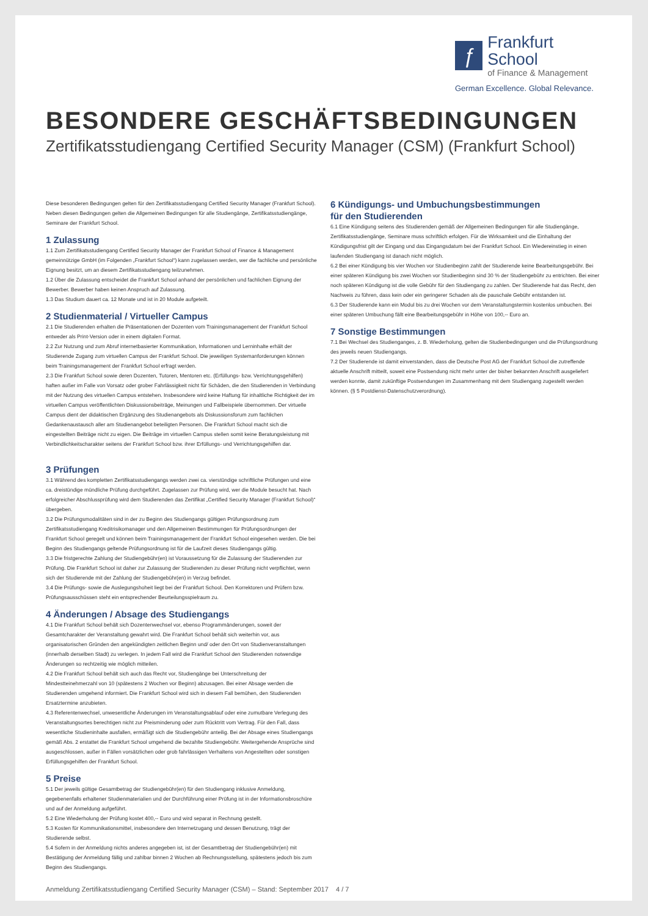ƒ
Frankfurt School
of Finance & Management
German Excellence. Global Relevance.
BESONDERE GESCHÄFTSBEDINGUNGEN
Zertifikatsstudiengang Certified Security Manager (CSM) (Frankfurt School)
Diese besonderen Bedingungen gelten für den Zertifikatsstudiengang Certified Security Manager (Frankfurt School). Neben diesen Bedingungen gelten die Allgemeinen Bedingungen für alle Studiengänge, Zertifikatsstudiengänge, Seminare der Frankfurt School.
1 Zulassung
1.1 Zum Zertifikatsstudiengang Certified Security Manager der Frankfurt School of Finance & Management gemeinnützige GmbH (im Folgenden „Frankfurt School“) kann zugelassen werden, wer die fachliche und persönliche Eignung besitzt, um an diesem Zertifikatsstudiengang teilzunehmen.
1.2 Über die Zulassung entscheidet die Frankfurt School anhand der persönlichen und fachlichen Eignung der Bewerber. Bewerber haben keinen Anspruch auf Zulassung.
1.3 Das Studium dauert ca. 12 Monate und ist in 20 Module aufgeteilt.
2 Studienmaterial / Virtueller Campus
2.1 Die Studierenden erhalten die Präsentationen der Dozenten vom Trainingsmanagement der Frankfurt School entweder als Print-Version oder in einem digitalen Format.
2.2 Zur Nutzung und zum Abruf internetbasierter Kommunikation, Informationen und Lerninhalte erhält der Studierende Zugang zum virtuellen Campus der Frankfurt School. Die jeweiligen Systemanforderungen können beim Trainingsmanagement der Frankfurt School erfragt werden.
2.3 Die Frankfurt School sowie deren Dozenten, Tutoren, Mentoren etc. (Erfüllungs- bzw. Verrichtungsgehilfen) haften außer im Falle von Vorsatz oder grober Fahrlässigkeit nicht für Schäden, die den Studierenden in Verbindung mit der Nutzung des virtuellen Campus entstehen. Insbesondere wird keine Haftung für inhaltliche Richtigkeit der im virtuellen Campus veröffentlichten Diskussionsbeiträge, Meinungen und Fallbeispiele übernommen. Der virtuelle Campus dient der didaktischen Ergänzung des Studienangebots als Diskussionsforum zum fachlichen Gedankenaustausch aller am Studienangebot beteiligten Personen. Die Frankfurt School macht sich die eingestellten Beiträge nicht zu eigen. Die Beiträge im virtuellen Campus stellen somit keine Beratungsleistung mit Verbindlichkeitscharakter seitens der Frankfurt School bzw. ihrer Erfüllungs- und Verrichtungsgehilfen dar.
3 Prüfungen
3.1 Während des kompletten Zertifikatsstudiengangs werden zwei ca. vierstündige schriftliche Prüfungen und eine ca. dreistündige mündliche Prüfung durchgeführt. Zugelassen zur Prüfung wird, wer die Module besucht hat. Nach erfolgreicher Abschlussprüfung wird dem Studierenden das Zertifikat „Certified Security Manager (Frankfurt School)“ übergeben.
3.2 Die Prüfungsmodalitäten sind in der zu Beginn des Studiengangs gültigen Prüfungsordnung zum Zertifikatsstudiengang Kreditrisikomanager und den Allgemeinen Bestimmungen für Prüfungsordnungen der Frankfurt School geregelt und können beim Trainingsmanagement der Frankfurt School eingesehen werden. Die bei Beginn des Studiengangs geltende Prüfungsordnung ist für die Laufzeit dieses Studiengangs gültig.
3.3 Die fristgerechte Zahlung der Studiengebühr(en) ist Voraussetzung für die Zulassung der Studierenden zur Prüfung. Die Frankfurt School ist daher zur Zulassung der Studierenden zu dieser Prüfung nicht verpflichtet, wenn sich der Studierende mit der Zahlung der Studiengebühr(en) in Verzug befindet.
3.4 Die Prüfungs- sowie die Auslegungshoheit liegt bei der Frankfurt School. Den Korrektoren und Prüfern bzw. Prüfungsausschüssen steht ein entsprechender Beurteilungsspielraum zu.
4 Änderungen / Absage des Studiengangs
4.1 Die Frankfurt School behält sich Dozentenwechsel vor, ebenso Programmänderungen, soweit der Gesamtcharakter der Veranstaltung gewahrt wird. Die Frankfurt School behält sich weiterhin vor, aus organisatorischen Gründen den angekündigten zeitlichen Beginn und/ oder den Ort von Studienveranstaltungen (innerhalb derselben Stadt) zu verlegen. In jedem Fall wird die Frankfurt School den Studierenden notwendige Änderungen so rechtzeitig wie möglich mitteilen.
4.2 Die Frankfurt School behält sich auch das Recht vor, Studiengänge bei Unterschreitung der Mindestteinehmerzahl von 10 (spätestens 2 Wochen vor Beginn) abzusagen. Bei einer Absage werden die Studierenden umgehend informiert. Die Frankfurt School wird sich in diesem Fall bemühen, den Studierenden Ersatztermine anzubieten.
4.3 Referentenwechsel, unwesentliche Änderungen im Veranstaltungsablauf oder eine zumutbare Verlegung des Veranstaltungsortes berechtigen nicht zur Preisminderung oder zum Rücktritt vom Vertrag. Für den Fall, dass wesentliche Studieninhalte ausfallen, ermäßigt sich die Studiengebühr anteilig. Bei der Absage eines Studiengangs gemäß Abs. 2 erstattet die Frankfurt School umgehend die bezahlte Studiengebühr. Weitergehende Ansprüche sind ausgeschlossen, außer in Fällen vorsätzlichen oder grob fahrlässigen Verhaltens von Angestellten oder sonstigen Erfüllungsgehilfen der Frankfurt School.
5 Preise
5.1 Der jeweils gültige Gesamtbetrag der Studiengebühr(en) für den Studiengang inklusive Anmeldung, gegebenenfalls erhaltener Studienmaterialien und der Durchführung einer Prüfung ist in der Informationsbroschüre und auf der Anmeldung aufgeführt.
5.2 Eine Wiederholung der Prüfung kostet 400,-- Euro und wird separat in Rechnung gestellt.
5.3 Kosten für Kommunikationsmittel, insbesondere den Internetzugang und dessen Benutzung, trägt der Studierende selbst.
5.4 Sofern in der Anmeldung nichts anderes angegeben ist, ist der Gesamtbetrag der Studiengebühr(en) mit Bestätigung der Anmeldung fällig und zahlbar binnen 2 Wochen ab Rechnungsstellung, spätestens jedoch bis zum Beginn des Studiengangs.
6 Kündigungs- und Umbuchungsbestimmungen
für den Studierenden
6.1 Eine Kündigung seitens des Studierenden gemäß der Allgemeinen Bedingungen für alle Studiengänge, Zertifikatsstudiengänge, Seminare muss schriftlich erfolgen. Für die Wirksamkeit und die Einhaltung der Kündigungsfrist gilt der Eingang und das Eingangsdatum bei der Frankfurt School. Ein Wiedereinstieg in einen laufenden Studiengang ist danach nicht möglich.
6.2 Bei einer Kündigung bis vier Wochen vor Studienbeginn zahlt der Studierende keine Bearbeitungsgebühr. Bei einer späteren Kündigung bis zwei Wochen vor Studienbeginn sind 30 % der Studiengebühr zu entrichten. Bei einer noch späteren Kündigung ist die volle Gebühr für den Studiengang zu zahlen. Der Studierende hat das Recht, den Nachweis zu führen, dass kein oder ein geringerer Schaden als die pauschale Gebühr entstanden ist.
6.3 Der Studierende kann ein Modul bis zu drei Wochen vor dem Veranstaltungstermin kostenlos umbuchen. Bei einer späteren Umbuchung fällt eine Bearbeitungsgebühr in Höhe von 100,-- Euro an.
7 Sonstige Bestimmungen
7.1 Bei Wechsel des Studienganges, z. B. Wiederholung, gelten die Studienbedingungen und die Prüfungsordnung des jeweils neuen Studiengangs.
7.2 Der Studierende ist damit einverstanden, dass die Deutsche Post AG der Frankfurt School die zutreffende aktuelle Anschrift mitteilt, soweit eine Postsendung nicht mehr unter der bisher bekannten Anschrift ausgeliefert werden konnte, damit zukünftige Postsendungen im Zusammenhang mit dem Studiengang zugestellt werden können. (§ 5 Postdienst-Datenschutzverordnung).
Anmeldung Zertifikatsstudiengang Certified Security Manager (CSM) – Stand: September 2017 4 / 7